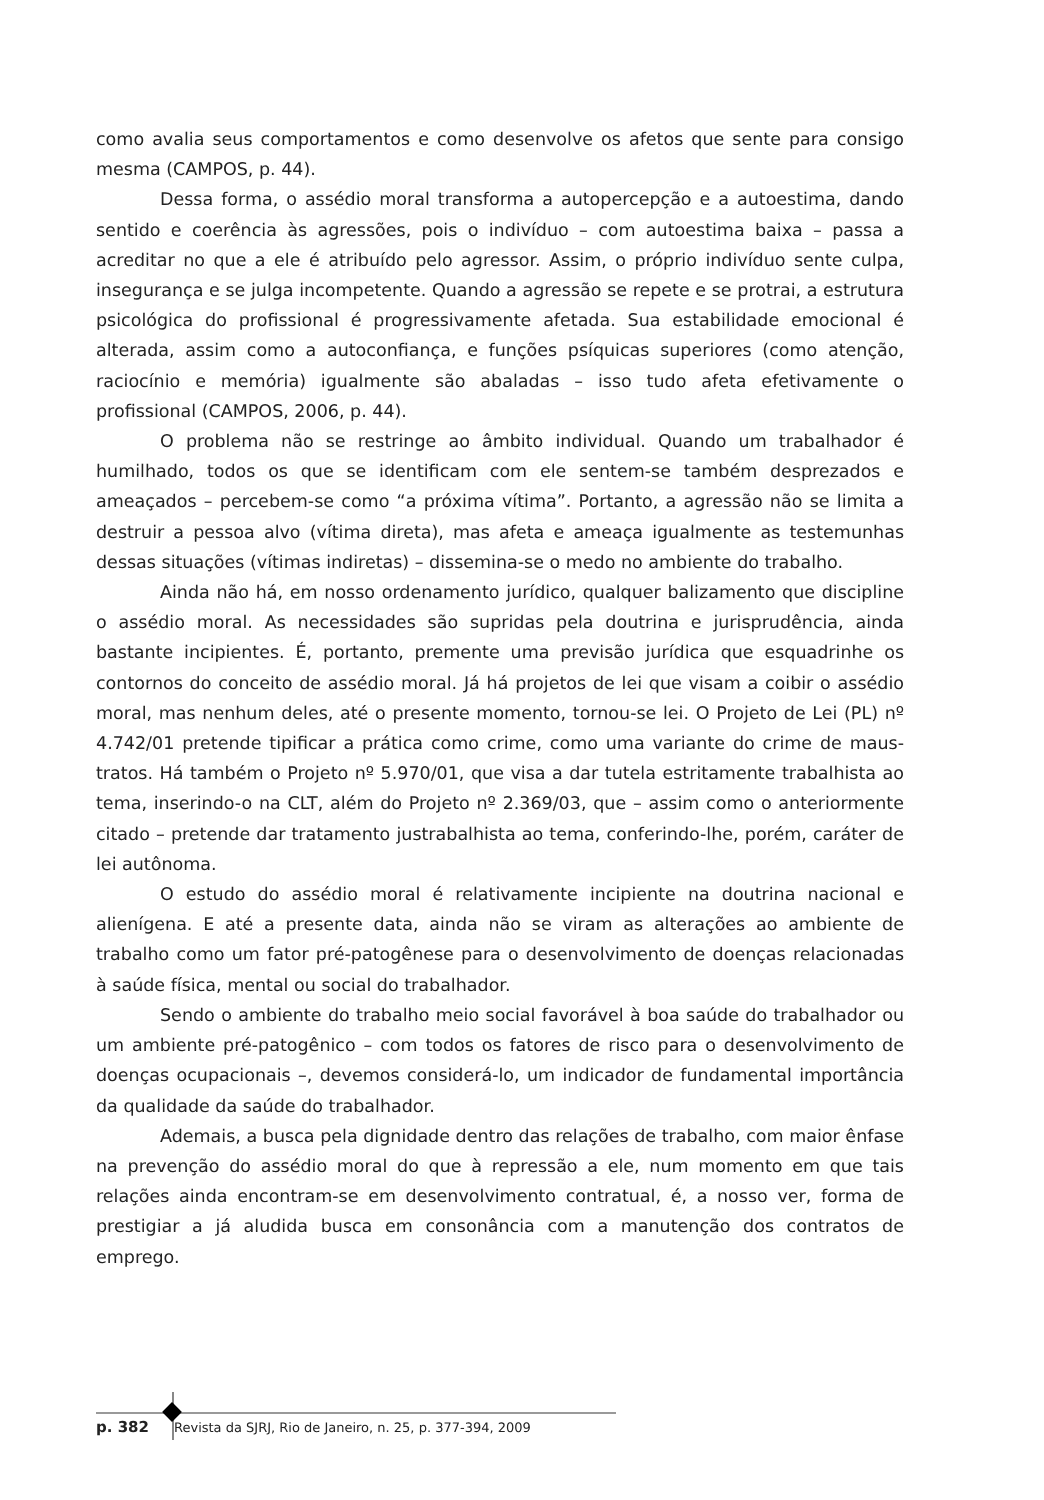como avalia seus comportamentos e como desenvolve os afetos que sente para consigo mesma (CAMPOS, p. 44).
Dessa forma, o assédio moral transforma a autopercepção e a autoestima, dando sentido e coerência às agressões, pois o indivíduo – com autoestima baixa – passa a acreditar no que a ele é atribuído pelo agressor. Assim, o próprio indivíduo sente culpa, insegurança e se julga incompetente. Quando a agressão se repete e se protrai, a estrutura psicológica do profissional é progressivamente afetada. Sua estabilidade emocional é alterada, assim como a autoconfiança, e funções psíquicas superiores (como atenção, raciocínio e memória) igualmente são abaladas – isso tudo afeta efetivamente o profissional (CAMPOS, 2006, p. 44).
O problema não se restringe ao âmbito individual. Quando um trabalhador é humilhado, todos os que se identificam com ele sentem-se também desprezados e ameaçados – percebem-se como “a próxima vítima”. Portanto, a agressão não se limita a destruir a pessoa alvo (vítima direta), mas afeta e ameaça igualmente as testemunhas dessas situações (vítimas indiretas) – dissemina-se o medo no ambiente do trabalho.
Ainda não há, em nosso ordenamento jurídico, qualquer balizamento que discipline o assédio moral. As necessidades são supridas pela doutrina e jurisprudência, ainda bastante incipientes. É, portanto, premente uma previsão jurídica que esquadrinhe os contornos do conceito de assédio moral. Já há projetos de lei que visam a coibir o assédio moral, mas nenhum deles, até o presente momento, tornou-se lei. O Projeto de Lei (PL) nº 4.742/01 pretende tipificar a prática como crime, como uma variante do crime de maus-tratos. Há também o Projeto nº 5.970/01, que visa a dar tutela estritamente trabalhista ao tema, inserindo-o na CLT, além do Projeto nº 2.369/03, que – assim como o anteriormente citado – pretende dar tratamento justrabalhista ao tema, conferindo-lhe, porém, caráter de lei autônoma.
O estudo do assédio moral é relativamente incipiente na doutrina nacional e alienígena. E até a presente data, ainda não se viram as alterações ao ambiente de trabalho como um fator pré-patogênese para o desenvolvimento de doenças relacionadas à saúde física, mental ou social do trabalhador.
Sendo o ambiente do trabalho meio social favorável à boa saúde do trabalhador ou um ambiente pré-patogênico – com todos os fatores de risco para o desenvolvimento de doenças ocupacionais –, devemos considerá-lo, um indicador de fundamental importância da qualidade da saúde do trabalhador.
Ademais, a busca pela dignidade dentro das relações de trabalho, com maior ênfase na prevenção do assédio moral do que à repressão a ele, num momento em que tais relações ainda encontram-se em desenvolvimento contratual, é, a nosso ver, forma de prestigiar a já aludida busca em consonância com a manutenção dos contratos de emprego.
p. 382 Revista da SJRJ, Rio de Janeiro, n. 25, p. 377-394, 2009